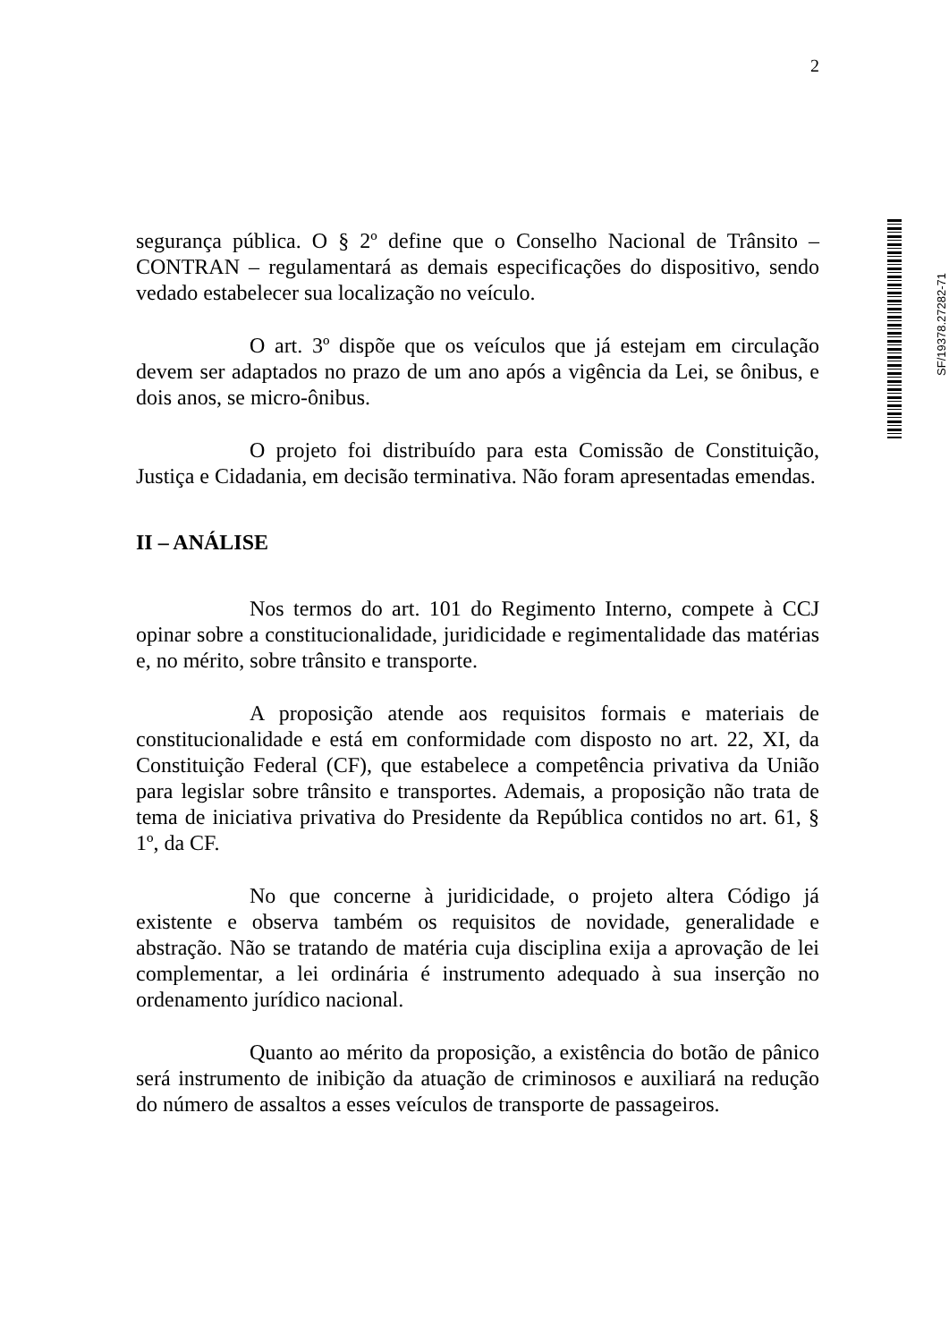2
segurança pública. O § 2º define que o Conselho Nacional de Trânsito – CONTRAN – regulamentará as demais especificações do dispositivo, sendo vedado estabelecer sua localização no veículo.
O art. 3º dispõe que os veículos que já estejam em circulação devem ser adaptados no prazo de um ano após a vigência da Lei, se ônibus, e dois anos, se micro-ônibus.
O projeto foi distribuído para esta Comissão de Constituição, Justiça e Cidadania, em decisão terminativa. Não foram apresentadas emendas.
II – ANÁLISE
Nos termos do art. 101 do Regimento Interno, compete à CCJ opinar sobre a constitucionalidade, juridicidade e regimentalidade das matérias e, no mérito, sobre trânsito e transporte.
A proposição atende aos requisitos formais e materiais de constitucionalidade e está em conformidade com disposto no art. 22, XI, da Constituição Federal (CF), que estabelece a competência privativa da União para legislar sobre trânsito e transportes. Ademais, a proposição não trata de tema de iniciativa privativa do Presidente da República contidos no art. 61, § 1º, da CF.
No que concerne à juridicidade, o projeto altera Código já existente e observa também os requisitos de novidade, generalidade e abstração. Não se tratando de matéria cuja disciplina exija a aprovação de lei complementar, a lei ordinária é instrumento adequado à sua inserção no ordenamento jurídico nacional.
Quanto ao mérito da proposição, a existência do botão de pânico será instrumento de inibição da atuação de criminosos e auxiliará na redução do número de assaltos a esses veículos de transporte de passageiros.
SF/19378.27282-71